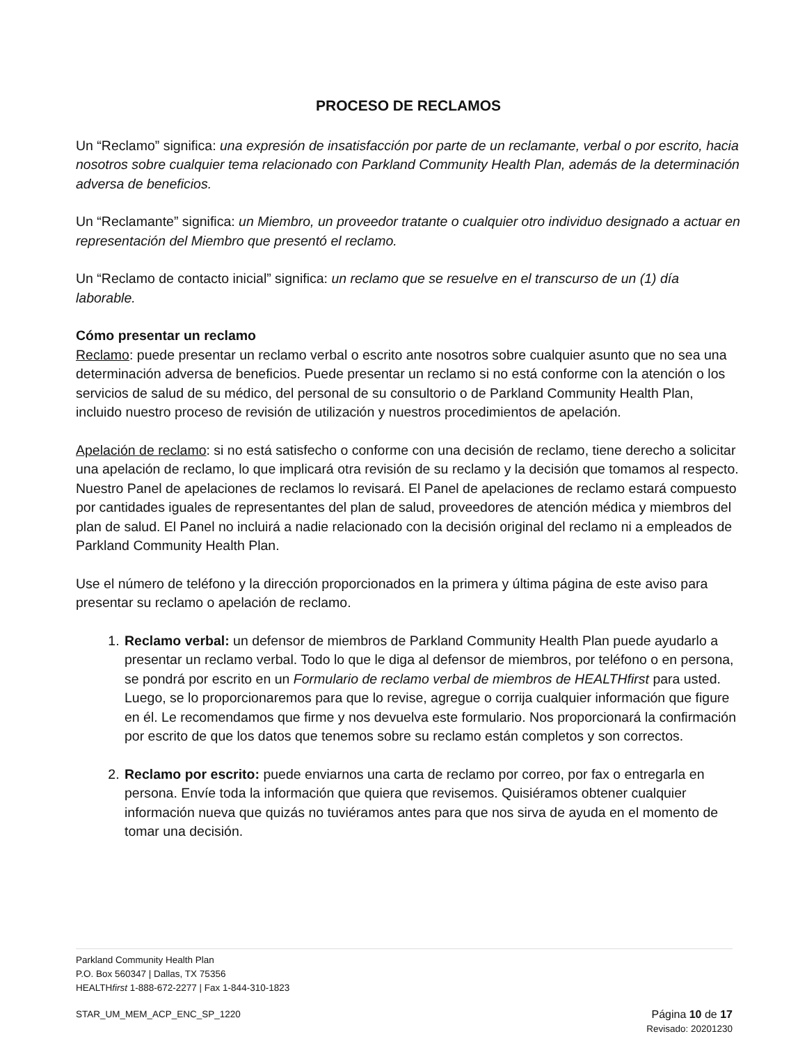PROCESO DE RECLAMOS
Un “Reclamo” significa: una expresión de insatisfacción por parte de un reclamante, verbal o por escrito, hacia nosotros sobre cualquier tema relacionado con Parkland Community Health Plan, además de la determinación adversa de beneficios.
Un “Reclamante” significa: un Miembro, un proveedor tratante o cualquier otro individuo designado a actuar en representación del Miembro que presentó el reclamo.
Un “Reclamo de contacto inicial” significa: un reclamo que se resuelve en el transcurso de un (1) día laborable.
Cómo presentar un reclamo
Reclamo: puede presentar un reclamo verbal o escrito ante nosotros sobre cualquier asunto que no sea una determinación adversa de beneficios. Puede presentar un reclamo si no está conforme con la atención o los servicios de salud de su médico, del personal de su consultorio o de Parkland Community Health Plan, incluido nuestro proceso de revisión de utilización y nuestros procedimientos de apelación.
Apelación de reclamo: si no está satisfecho o conforme con una decisión de reclamo, tiene derecho a solicitar una apelación de reclamo, lo que implicará otra revisión de su reclamo y la decisión que tomamos al respecto. Nuestro Panel de apelaciones de reclamos lo revisará. El Panel de apelaciones de reclamo estará compuesto por cantidades iguales de representantes del plan de salud, proveedores de atención médica y miembros del plan de salud. El Panel no incluirá a nadie relacionado con la decisión original del reclamo ni a empleados de Parkland Community Health Plan.
Use el número de teléfono y la dirección proporcionados en la primera y última página de este aviso para presentar su reclamo o apelación de reclamo.
1. Reclamo verbal: un defensor de miembros de Parkland Community Health Plan puede ayudarlo a presentar un reclamo verbal. Todo lo que le diga al defensor de miembros, por teléfono o en persona, se pondrá por escrito en un Formulario de reclamo verbal de miembros de HEALTHfirst para usted. Luego, se lo proporcionaremos para que lo revise, agregue o corrija cualquier información que figure en él. Le recomendamos que firme y nos devuelva este formulario. Nos proporcionará la confirmación por escrito de que los datos que tenemos sobre su reclamo están completos y son correctos.
2. Reclamo por escrito: puede enviarnos una carta de reclamo por correo, por fax o entregarla en persona. Envíe toda la información que quiera que revisemos. Quisiéramos obtener cualquier información nueva que quizás no tuviéramos antes para que nos sirva de ayuda en el momento de tomar una decisión.
Parkland Community Health Plan
P.O. Box 560347 | Dallas, TX 75356
HEALTHfirst 1-888-672-2277 | Fax 1-844-310-1823
STAR_UM_MEM_ACP_ENC_SP_1220 Página 10 de 17
Revisado: 20201230